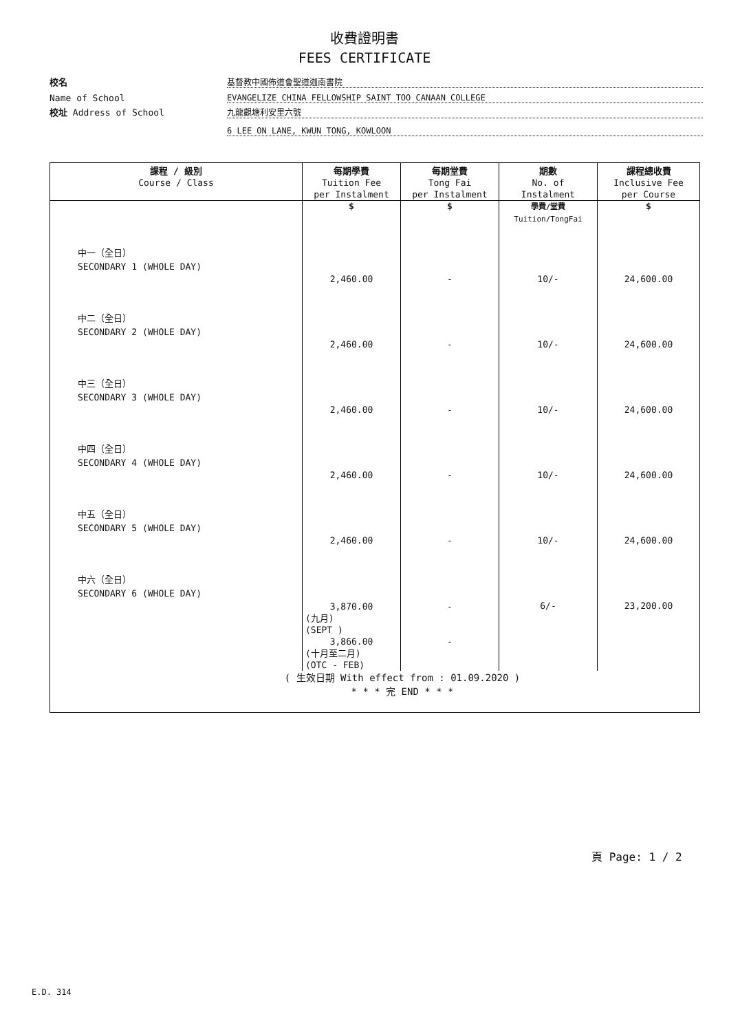收費證明書
FEES CERTIFICATE
校名
基督教中國佈道會聖道迦南書院
Name of School
EVANGELIZE CHINA FELLOWSHIP SAINT TOO CANAAN COLLEGE
校址 Address of School
九龍觀塘利安里六號
6 LEE ON LANE, KWUN TONG, KOWLOON
| 課程 / 級別 Course / Class | 每期學費 Tuition Fee per Instalment | 每期堂費 Tong Fai per Instalment | 期數 No. of Instalment | 課程總收費 Inclusive Fee per Course |
| --- | --- | --- | --- | --- |
| | $ | $ | 學費/堂費 Tuition/TongFai | $ |
| 中一（全日） SECONDARY 1 (WHOLE DAY) | 2,460.00 | - | 10/- | 24,600.00 |
| 中二（全日） SECONDARY 2 (WHOLE DAY) | 2,460.00 | - | 10/- | 24,600.00 |
| 中三（全日） SECONDARY 3 (WHOLE DAY) | 2,460.00 | - | 10/- | 24,600.00 |
| 中四（全日） SECONDARY 4 (WHOLE DAY) | 2,460.00 | - | 10/- | 24,600.00 |
| 中五（全日） SECONDARY 5 (WHOLE DAY) | 2,460.00 | - | 10/- | 24,600.00 |
| 中六（全日） SECONDARY 6 (WHOLE DAY) | 3,870.00 (九月) (SEPT ) 3,866.00 (十月至二月) (OTC - FEB) | - - | 6/- | 23,200.00 |
| ( 生效日期 With effect from : 01.09.2020 ) * * * 完 END * * * | | | | |
頁 Page: 1 / 2
E.D. 314